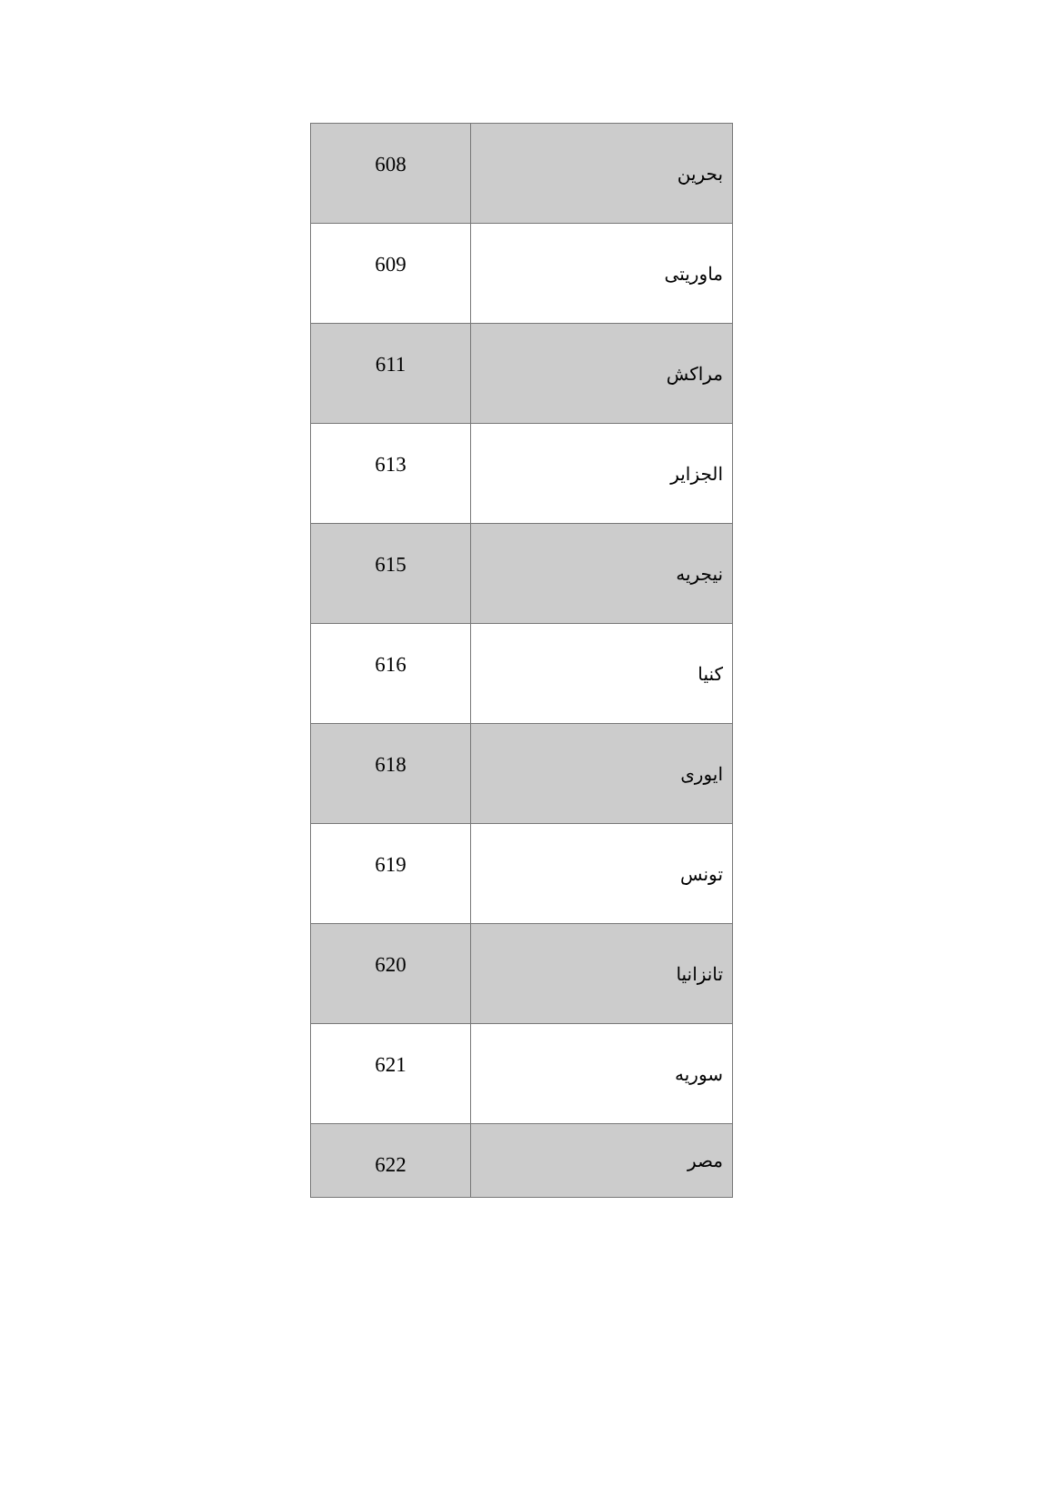| 608 | بحرین |
| 609 | ماوریتی |
| 611 | مراکش |
| 613 | الجزایر |
| 615 | نیجریه |
| 616 | کنیا |
| 618 | ایوری |
| 619 | تونس |
| 620 | تانزانیا |
| 621 | سوریه |
| 622 | مصر |